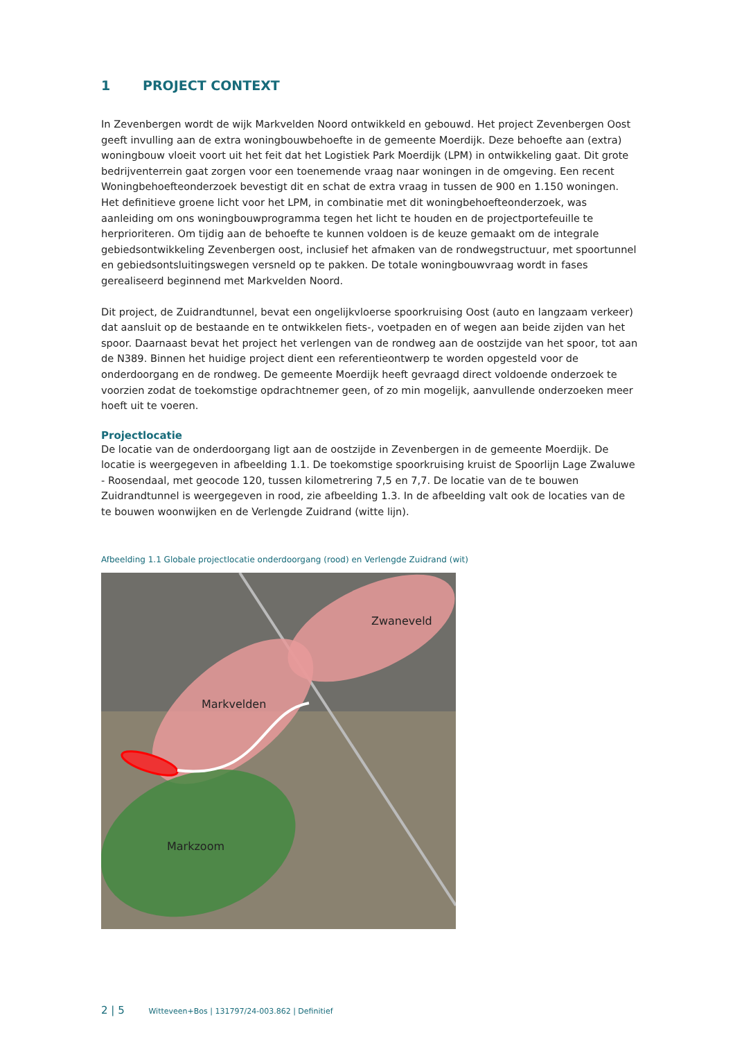1 PROJECT CONTEXT
In Zevenbergen wordt de wijk Markvelden Noord ontwikkeld en gebouwd. Het project Zevenbergen Oost geeft invulling aan de extra woningbouwbehoefte in de gemeente Moerdijk. Deze behoefte aan (extra) woningbouw vloeit voort uit het feit dat het Logistiek Park Moerdijk (LPM) in ontwikkeling gaat. Dit grote bedrijventerrein gaat zorgen voor een toenemende vraag naar woningen in de omgeving. Een recent Woningbehoefteonderzoek bevestigt dit en schat de extra vraag in tussen de 900 en 1.150 woningen. Het definitieve groene licht voor het LPM, in combinatie met dit woningbehoefteonderzoek, was aanleiding om ons woningbouwprogramma tegen het licht te houden en de projectportefeuille te herprioriteren. Om tijdig aan de behoefte te kunnen voldoen is de keuze gemaakt om de integrale gebiedsontwikkeling Zevenbergen oost, inclusief het afmaken van de rondwegstructuur, met spoortunnel en gebiedsontsluitingswegen versneld op te pakken. De totale woningbouwvraag wordt in fases gerealiseerd beginnend met Markvelden Noord.
Dit project, de Zuidrandtunnel, bevat een ongelijkvloerse spoorkruising Oost (auto en langzaam verkeer) dat aansluit op de bestaande en te ontwikkelen fiets-, voetpaden en of wegen aan beide zijden van het spoor. Daarnaast bevat het project het verlengen van de rondweg aan de oostzijde van het spoor, tot aan de N389. Binnen het huidige project dient een referentieontwerp te worden opgesteld voor de onderdoorgang en de rondweg. De gemeente Moerdijk heeft gevraagd direct voldoende onderzoek te voorzien zodat de toekomstige opdrachtnemer geen, of zo min mogelijk, aanvullende onderzoeken meer hoeft uit te voeren.
Projectlocatie
De locatie van de onderdoorgang ligt aan de oostzijde in Zevenbergen in de gemeente Moerdijk. De locatie is weergegeven in afbeelding 1.1. De toekomstige spoorkruising kruist de Spoorlijn Lage Zwaluwe - Roosendaal, met geocode 120, tussen kilometrering 7,5 en 7,7. De locatie van de te bouwen Zuidrandtunnel is weergegeven in rood, zie afbeelding 1.3. In de afbeelding valt ook de locaties van de te bouwen woonwijken en de Verlengde Zuidrand (witte lijn).
Afbeelding 1.1 Globale projectlocatie onderdoorgang (rood) en Verlengde Zuidrand (wit)
Zwaneveld
Markvelden
Markzoom
2 | 5 Witteveen+Bos | 131797/24-003.862 | Definitief